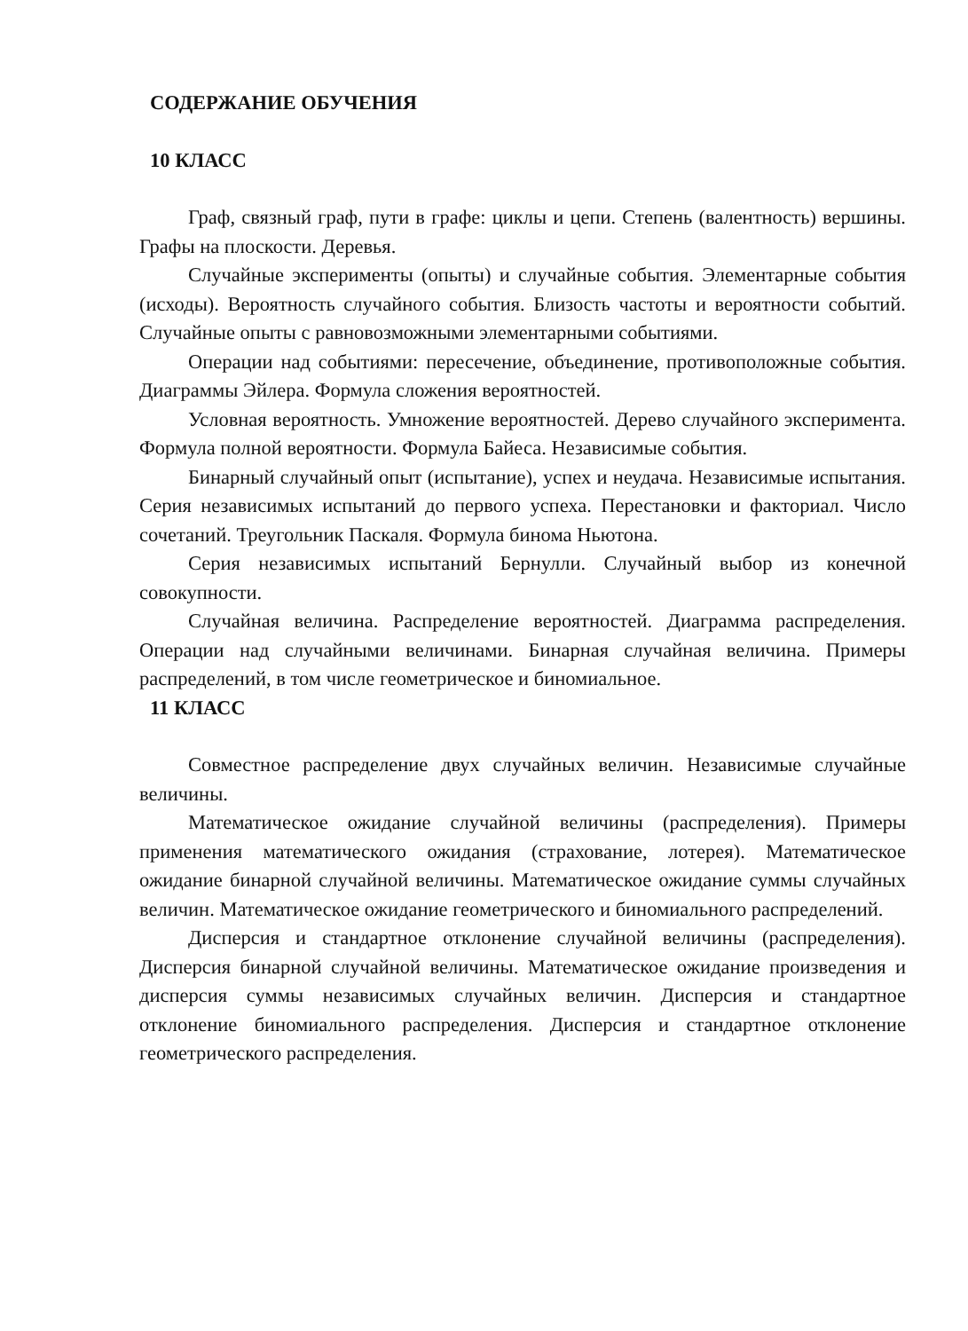СОДЕРЖАНИЕ ОБУЧЕНИЯ
10 КЛАСС
Граф, связный граф, пути в графе: циклы и цепи. Степень (валентность) вершины. Графы на плоскости. Деревья.
Случайные эксперименты (опыты) и случайные события. Элементарные события (исходы). Вероятность случайного события. Близость частоты и вероятности событий. Случайные опыты с равновозможными элементарными событиями.
Операции над событиями: пересечение, объединение, противоположные события. Диаграммы Эйлера. Формула сложения вероятностей.
Условная вероятность. Умножение вероятностей. Дерево случайного эксперимента. Формула полной вероятности. Формула Байеса. Независимые события.
Бинарный случайный опыт (испытание), успех и неудача. Независимые испытания. Серия независимых испытаний до первого успеха. Перестановки и факториал. Число сочетаний. Треугольник Паскаля. Формула бинома Ньютона.
Серия независимых испытаний Бернулли. Случайный выбор из конечной совокупности.
Случайная величина. Распределение вероятностей. Диаграмма распределения. Операции над случайными величинами. Бинарная случайная величина. Примеры распределений, в том числе геометрическое и биномиальное.
11 КЛАСС
Совместное распределение двух случайных величин. Независимые случайные величины.
Математическое ожидание случайной величины (распределения). Примеры применения математического ожидания (страхование, лотерея). Математическое ожидание бинарной случайной величины. Математическое ожидание суммы случайных величин. Математическое ожидание геометрического и биномиального распределений.
Дисперсия и стандартное отклонение случайной величины (распределения). Дисперсия бинарной случайной величины. Математическое ожидание произведения и дисперсия суммы независимых случайных величин. Дисперсия и стандартное отклонение биномиального распределения. Дисперсия и стандартное отклонение геометрического распределения.